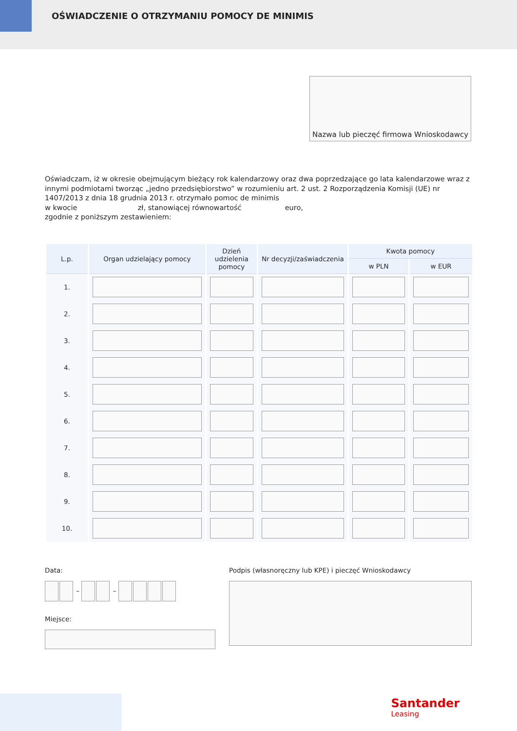OŚWIADCZENIE O OTRZYMANIU POMOCY DE MINIMIS
Nazwa lub pieczęć firmowa Wnioskodawcy
Oświadczam, iż w okresie obejmującym bieżący rok kalendarzowy oraz dwa poprzedzające go lata kalendarzowe wraz z innymi podmiotami tworząc „jedno przedsiębiorstwo” w rozumieniu art. 2 ust. 2 Rozporządzenia Komisji (UE) nr 1407/2013 z dnia 18 grudnia 2013 r. otrzymało pomoc de minimis
w kwocie zł, stanowiącej równowartość euro,
zgodnie z poniższym zestawieniem:
| L.p. | Organ udzielający pomocy | Dzień udzielenia pomocy | Nr decyzji/zaświadczenia | Kwota pomocy | |
| --- | --- | --- | --- | --- | --- |
| | | | | w PLN | w EUR |
| 1. | | | | | |
| 2. | | | | | |
| 3. | | | | | |
| 4. | | | | | |
| 5. | | | | | |
| 6. | | | | | |
| 7. | | | | | |
| 8. | | | | | |
| 9. | | | | | |
| 10. | | | | | |
Data:
– –
Miejsce:
Podpis (własnoręczny lub KPE) i pieczęć Wnioskodawcy
Santander
Leasing